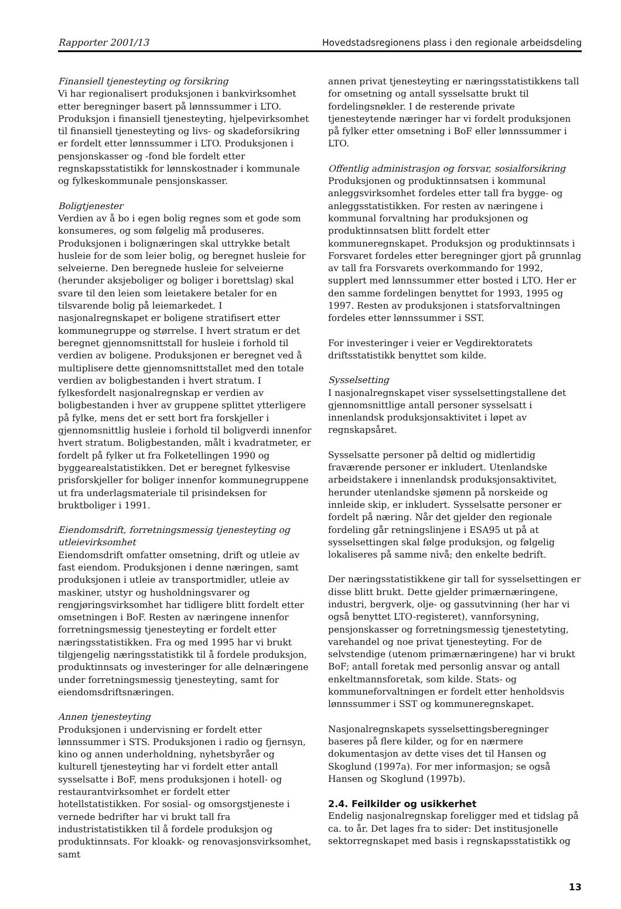Rapporter 2001/13 Hovedstadsregionens plass i den regionale arbeidsdeling
Finansiell tjenesteyting og forsikring
Vi har regionalisert produksjonen i bankvirksomhet etter beregninger basert på lønnssummer i LTO. Produksjon i finansiell tjenesteyting, hjelpevirksomhet til finansiell tjenesteyting og livs- og skadeforsikring er fordelt etter lønnssummer i LTO. Produksjonen i pensjonskasser og -fond ble fordelt etter regnskapsstatistikk for lønnskostnader i kommunale og fylkeskommunale pensjonskasser.
Boligtjenester
Verdien av å bo i egen bolig regnes som et gode som konsumeres, og som følgelig må produseres. Produksjonen i bolignæringen skal uttrykke betalt husleie for de som leier bolig, og beregnet husleie for selveierne. Den beregnede husleie for selveierne (herunder aksjeboliger og boliger i borettslag) skal svare til den leien som leietakere betaler for en tilsvarende bolig på leiemarkedet. I nasjonalregnskapet er boligene stratifisert etter kommunegruppe og størrelse. I hvert stratum er det beregnet gjennomsnittstall for husleie i forhold til verdien av boligene. Produksjonen er beregnet ved å multiplisere dette gjennomsnittstallet med den totale verdien av boligbestanden i hvert stratum. I fylkesfordelt nasjonalregnskap er verdien av boligbestanden i hver av gruppene splittet ytterligere på fylke, mens det er sett bort fra forskjeller i gjennomsnittlig husleie i forhold til boligverdi innenfor hvert stratum. Boligbestanden, målt i kvadratmeter, er fordelt på fylker ut fra Folketellingen 1990 og byggearealstatistikken. Det er beregnet fylkesvise prisforskjeller for boliger innenfor kommunegruppene ut fra underlagsmateriale til prisindeksen for bruktboliger i 1991.
Eiendomsdrift, forretningsmessig tjenesteyting og utleievirksomhet
Eiendomsdrift omfatter omsetning, drift og utleie av fast eiendom. Produksjonen i denne næringen, samt produksjonen i utleie av transportmidler, utleie av maskiner, utstyr og husholdningsvarer og rengjøringsvirksomhet har tidligere blitt fordelt etter omsetningen i BoF. Resten av næringene innenfor forretningsmessig tjenesteyting er fordelt etter næringsstatistikken. Fra og med 1995 har vi brukt tilgjengelig næringsstatistikk til å fordele produksjon, produktinnsats og investeringer for alle delnæringene under forretningsmessig tjenesteyting, samt for eiendomsdriftsnæringen.
Annen tjenesteyting
Produksjonen i undervisning er fordelt etter lønnssummer i STS. Produksjonen i radio og fjernsyn, kino og annen underholdning, nyhetsbyråer og kulturell tjenesteyting har vi fordelt etter antall sysselsatte i BoF, mens produksjonen i hotell- og restaurantvirksomhet er fordelt etter hotellstatistikken. For sosial- og omsorgstjeneste i vernede bedrifter har vi brukt tall fra industristatistikken til å fordele produksjon og produktinnsats. For kloakk- og renovasjonsvirksomhet, samt
annen privat tjenesteyting er næringsstatistikkens tall for omsetning og antall sysselsatte brukt til fordelingsnøkler. I de resterende private tjenesteytende næringer har vi fordelt produksjonen på fylker etter omsetning i BoF eller lønnssummer i LTO.
Offentlig administrasjon og forsvar, sosialforsikring
Produksjonen og produktinnsatsen i kommunal anleggsvirksomhet fordeles etter tall fra bygge- og anleggsstatistikken. For resten av næringene i kommunal forvaltning har produksjonen og produktinnsatsen blitt fordelt etter kommuneregnskapet. Produksjon og produktinnsats i Forsvaret fordeles etter beregninger gjort på grunnlag av tall fra Forsvarets overkommando for 1992, supplert med lønnssummer etter bosted i LTO. Her er den samme fordelingen benyttet for 1993, 1995 og 1997. Resten av produksjonen i statsforvaltningen fordeles etter lønnssummer i SST.
For investeringer i veier er Vegdirektoratets driftsstatistikk benyttet som kilde.
Sysselsetting
I nasjonalregnskapet viser sysselsettingstallene det gjennomsnittlige antall personer sysselsatt i innenlandsk produksjonsaktivitet i løpet av regnskapsåret.
Sysselsatte personer på deltid og midlertidig fraværende personer er inkludert. Utenlandske arbeidstakere i innenlandsk produksjonsaktivitet, herunder utenlandske sjømenn på norskeide og innleide skip, er inkludert. Sysselsatte personer er fordelt på næring. Når det gjelder den regionale fordeling går retningslinjene i ESA95 ut på at sysselsettingen skal følge produksjon, og følgelig lokaliseres på samme nivå; den enkelte bedrift.
Der næringsstatistikkene gir tall for sysselsettingen er disse blitt brukt. Dette gjelder primærnæringene, industri, bergverk, olje- og gassutvinning (her har vi også benyttet LTO-registeret), vannforsyning, pensjonskasser og forretningsmessig tjenestetyting, varehandel og noe privat tjenesteyting. For de selvstendige (utenom primærnæringene) har vi brukt BoF; antall foretak med personlig ansvar og antall enkeltmannsforetak, som kilde. Stats- og kommuneforvaltningen er fordelt etter henholdsvis lønnssummer i SST og kommuneregnskapet.
Nasjonalregnskapets sysselsettingsberegninger baseres på flere kilder, og for en nærmere dokumentasjon av dette vises det til Hansen og Skoglund (1997a). For mer informasjon; se også Hansen og Skoglund (1997b).
2.4. Feilkilder og usikkerhet
Endelig nasjonalregnskap foreligger med et tidslag på ca. to år. Det lages fra to sider: Det institusjonelle sektorregnskapet med basis i regnskapsstatistikk og
13